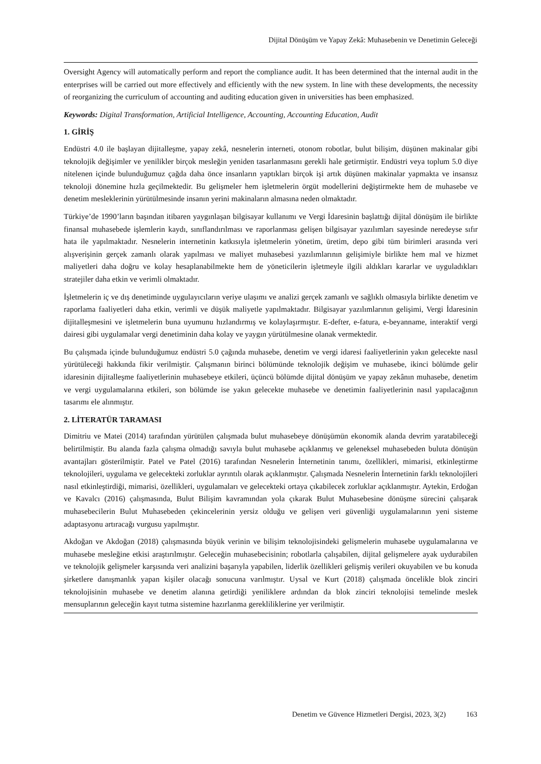Dijital Dönüşüm ve Yapay Zekâ: Muhasebenin ve Denetimin Geleceği
Oversight Agency will automatically perform and report the compliance audit. It has been determined that the internal audit in the enterprises will be carried out more effectively and efficiently with the new system. In line with these developments, the necessity of reorganizing the curriculum of accounting and auditing education given in universities has been emphasized.
Keywords: Digital Transformation, Artificial Intelligence, Accounting, Accounting Education, Audit
1. GİRİŞ
Endüstri 4.0 ile başlayan dijitalleşme, yapay zekâ, nesnelerin interneti, otonom robotlar, bulut bilişim, düşünen makinalar gibi teknolojik değişimler ve yenilikler birçok mesleğin yeniden tasarlanmasını gerekli hale getirmiştir. Endüstri veya toplum 5.0 diye nitelenen içinde bulunduğumuz çağda daha önce insanların yaptıkları birçok işi artık düşünen makinalar yapmakta ve insansız teknoloji dönemine hızla geçilmektedir. Bu gelişmeler hem işletmelerin örgüt modellerini değiştirmekte hem de muhasebe ve denetim mesleklerinin yürütülmesinde insanın yerini makinaların almasına neden olmaktadır.
Türkiye’de 1990’ların başından itibaren yaygınlaşan bilgisayar kullanımı ve Vergi İdaresinin başlattığı dijital dönüşüm ile birlikte finansal muhasebede işlemlerin kaydı, sınıflandırılması ve raporlanması gelişen bilgisayar yazılımları sayesinde neredeyse sıfır hata ile yapılmaktadır. Nesnelerin internetinin katkısıyla işletmelerin yönetim, üretim, depo gibi tüm birimleri arasında veri alışverişinin gerçek zamanlı olarak yapılması ve maliyet muhasebesi yazılımlarının gelişimiyle birlikte hem mal ve hizmet maliyetleri daha doğru ve kolay hesaplanabilmekte hem de yöneticilerin işletmeyle ilgili aldıkları kararlar ve uyguladıkları stratejiler daha etkin ve verimli olmaktadır.
İşletmelerin iç ve dış denetiminde uygulayıcıların veriye ulaşımı ve analizi gerçek zamanlı ve sağlıklı olmasıyla birlikte denetim ve raporlama faaliyetleri daha etkin, verimli ve düşük maliyetle yapılmaktadır. Bilgisayar yazılımlarının gelişimi, Vergi İdaresinin dijitalleşmesini ve işletmelerin buna uyumunu hızlandırmış ve kolaylaşırmıştır. E-defter, e-fatura, e-beyanname, interaktif vergi dairesi gibi uygulamalar vergi denetiminin daha kolay ve yaygın yürütülmesine olanak vermektedir.
Bu çalışmada içinde bulunduğumuz endüstri 5.0 çağında muhasebe, denetim ve vergi idaresi faaliyetlerinin yakın gelecekte nasıl yürütüleceği hakkında fikir verilmiştir. Çalışmanın birinci bölümünde teknolojik değişim ve muhasebe, ikinci bölümde gelir idaresinin dijitalleşme faaliyetlerinin muhasebeye etkileri, üçüncü bölümde dijital dönüşüm ve yapay zekânın muhasebe, denetim ve vergi uygulamalarına etkileri, son bölümde ise yakın gelecekte muhasebe ve denetimin faaliyetlerinin nasıl yapılacağının tasarımı ele alınmıştır.
2. LİTERATÜR TARAMASI
Dimitriu ve Matei (2014) tarafından yürütülen çalışmada bulut muhasebeye dönüşümün ekonomik alanda devrim yaratabileceği belirtilmiştir. Bu alanda fazla çalışma olmadığı savıyla bulut muhasebe açıklanmış ve geleneksel muhasebeden buluta dönüşün avantajları gösterilmiştir. Patel ve Patel (2016) tarafından Nesnelerin İnternetinin tanımı, özellikleri, mimarisi, etkinleştirme teknolojileri, uygulama ve gelecekteki zorluklar ayrıntılı olarak açıklanmıştır. Çalışmada Nesnelerin İnternetinin farklı teknolojileri nasıl etkinleştirdiği, mimarisi, özellikleri, uygulamaları ve gelecekteki ortaya çıkabilecek zorluklar açıklanmıştır. Aytekin, Erdoğan ve Kavalcı (2016) çalışmasında, Bulut Bilişim kavramından yola çıkarak Bulut Muhasebesine dönüşme sürecini çalışarak muhasebecilerin Bulut Muhasebeden çekincelerinin yersiz olduğu ve gelişen veri güvenliği uygulamalarının yeni sisteme adaptasyonu artıracağı vurgusu yapılmıştır.
Akdoğan ve Akdoğan (2018) çalışmasında büyük verinin ve bilişim teknolojisindeki gelişmelerin muhasebe uygulamalarına ve muhasebe mesleğine etkisi araştırılmıştır. Geleceğin muhasebecisinin; robotlarla çalışabilen, dijital gelişmelere ayak uydurabilen ve teknolojik gelişmeler karşısında veri analizini başarıyla yapabilen, liderlik özellikleri gelişmiş verileri okuyabilen ve bu konuda şirketlere danışmanlık yapan kişiler olacağı sonucuna varılmıştır. Uysal ve Kurt (2018) çalışmada öncelikle blok zinciri teknolojisinin muhasebe ve denetim alanına getirdiği yeniliklere ardından da blok zinciri teknolojisi temelinde meslek mensuplarının geleceğin kayıt tutma sistemine hazırlanma gerekliliklerine yer verilmiştir.
Denetim ve Güvence Hizmetleri Dergisi, 2023, 3(2) 163